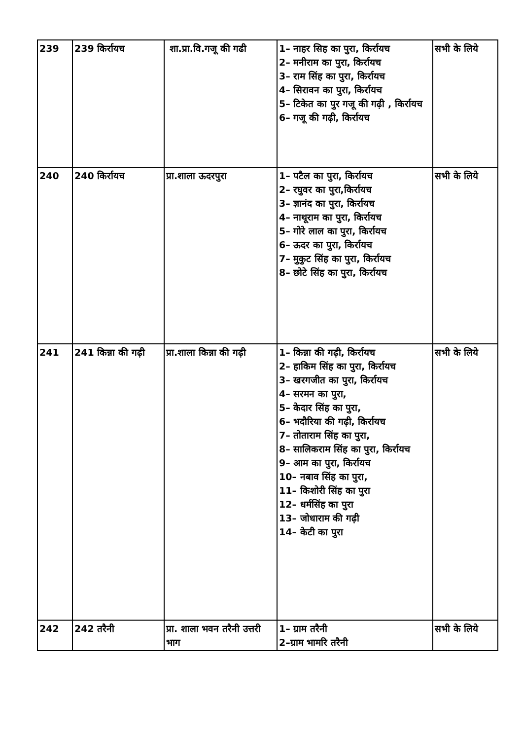| 239 | 239 किर्रायच | शा.प्रा.वि.गजू की गढी | 1– नाहर सिह का पुरा, किर्रायच 2– मनीराम का पुरा, किर्रायच 3– राम सिंह का पुरा, किर्रायच 4– सिरावन का पुरा, किर्रायच 5– टिकेत का पुर गजू की गढ़ी , किर्रायच 6– गजू की गढ़ी, किर्रायच | सभी के लिये |
| 240 | 240 किर्रायच | प्रा.शाला ऊदरपुरा | 1– पटैल का पुरा, किर्रायच 2– रघुवर का पुरा,किर्रायच 3– ज्ञानंद का पुरा, किर्रायच 4– नाथूराम का पुरा, किर्रायच 5– गोरे लाल का पुरा, किर्रायच 6– ऊदर का पुरा, किर्रायच 7– मुकुट सिंह का पुरा, किर्रायच 8– छोटे सिंह का पुरा, किर्रायच | सभी के लिये |
| 241 | 241 किन्ना की गढ़ी | प्रा.शाला किन्ना की गढ़ी | 1– किन्ना की गढ़ी, किर्रायच 2– हाकिम सिंह का पुरा, किर्रायच 3– खरगजीत का पुरा, किर्रायच 4– सरमन का पुरा, 5– केदार सिंह का पुरा, 6– भदौरिया की गढ़ी, किर्रायच 7– तोताराम सिंह का पुरा, 8– सालिकराम सिंह का पुरा, किर्रायच 9– आम का पुरा, किर्रायच 10– नबाव सिंह का पुरा, 11– किशोरी सिंह का पुरा 12– धर्मसिंह का पुरा 13– जोधाराम की गढ़ी 14– केटी का पुरा | सभी के लिये |
| 242 | 242 तरैनी | प्रा. शाला भवन तरैनी उत्तरी भाग | 1– ग्राम तरैनी 2–ग्राम भामरि तरैनी | सभी के लिये |